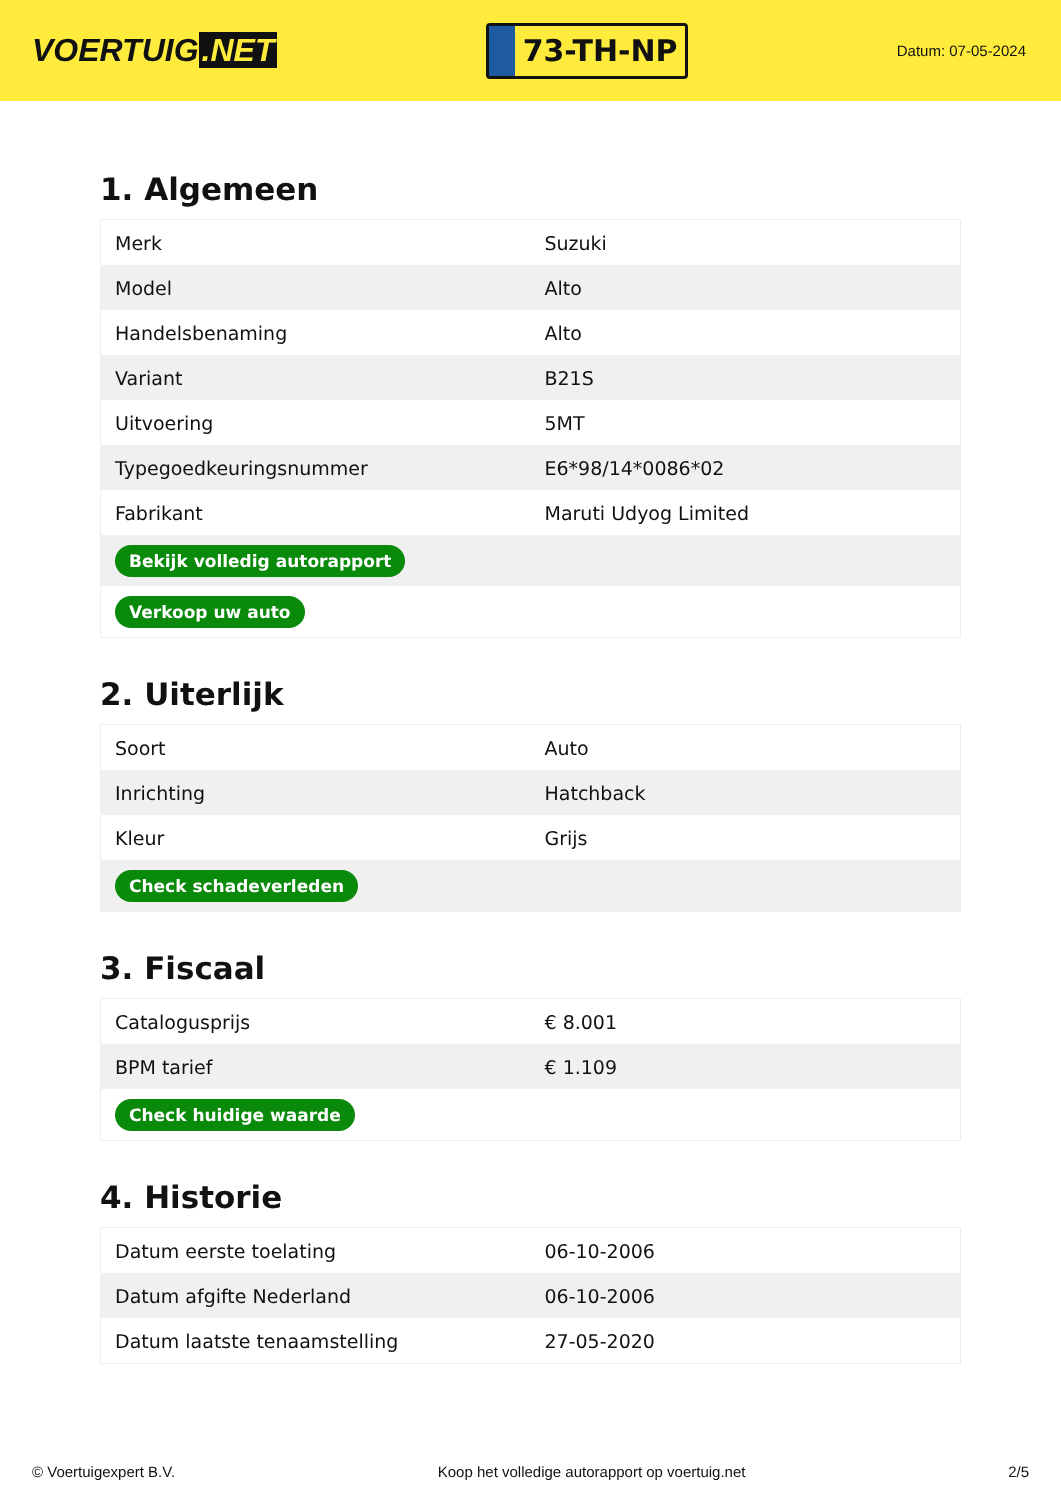VOERTUIG.NET
73-TH-NP
Datum: 07-05-2024
1. Algemeen
| Merk | Suzuki |
| Model | Alto |
| Handelsbenaming | Alto |
| Variant | B21S |
| Uitvoering | 5MT |
| Typegoedkeuringsnummer | E6*98/14*0086*02 |
| Fabrikant | Maruti Udyog Limited |
| Bekijk volledig autorapport | |
| Verkoop uw auto | |
2. Uiterlijk
| Soort | Auto |
| Inrichting | Hatchback |
| Kleur | Grijs |
| Check schadeverleden | |
3. Fiscaal
| Catalogusprijs | € 8.001 |
| BPM tarief | € 1.109 |
| Check huidige waarde | |
4. Historie
| Datum eerste toelating | 06-10-2006 |
| Datum afgifte Nederland | 06-10-2006 |
| Datum laatste tenaamstelling | 27-05-2020 |
© Voertuigexpert B.V. Koop het volledige autorapport op voertuig.net 2/5